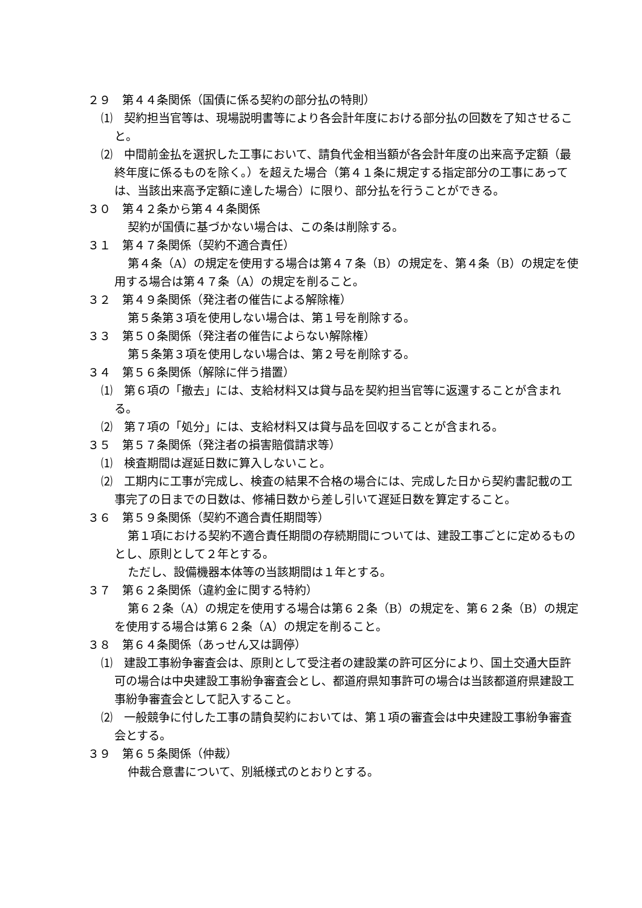２９　第４４条関係（国債に係る契約の部分払の特則）
⑴　契約担当官等は、現場説明書等により各会計年度における部分払の回数を了知させること。
⑵　中間前金払を選択した工事において、請負代金相当額が各会計年度の出来高予定額（最終年度に係るものを除く。）を超えた場合（第４１条に規定する指定部分の工事にあっては、当該出来高予定額に達した場合）に限り、部分払を行うことができる。
３０　第４２条から第４４条関係
契約が国債に基づかない場合は、この条は削除する。
３１　第４７条関係（契約不適合責任）
第４条（A）の規定を使用する場合は第４７条（B）の規定を、第４条（B）の規定を使用する場合は第４７条（A）の規定を削ること。
３２　第４９条関係（発注者の催告による解除権）
第５条第３項を使用しない場合は、第１号を削除する。
３３　第５０条関係（発注者の催告によらない解除権）
第５条第３項を使用しない場合は、第２号を削除する。
３４　第５６条関係（解除に伴う措置）
⑴　第６項の「撤去」には、支給材料又は貸与品を契約担当官等に返還することが含まれる。
⑵　第７項の「処分」には、支給材料又は貸与品を回収することが含まれる。
３５　第５７条関係（発注者の損害賠償請求等）
⑴　検査期間は遅延日数に算入しないこと。
⑵　工期内に工事が完成し、検査の結果不合格の場合には、完成した日から契約書記載の工事完了の日までの日数は、修補日数から差し引いて遅延日数を算定すること。
３６　第５９条関係（契約不適合責任期間等）
第１項における契約不適合責任期間の存続期間については、建設工事ごとに定めるものとし、原則として２年とする。
ただし、設備機器本体等の当該期間は１年とする。
３７　第６２条関係（違約金に関する特約）
第６２条（A）の規定を使用する場合は第６２条（B）の規定を、第６２条（B）の規定を使用する場合は第６２条（A）の規定を削ること。
３８　第６４条関係（あっせん又は調停）
⑴　建設工事紛争審査会は、原則として受注者の建設業の許可区分により、国土交通大臣許可の場合は中央建設工事紛争審査会とし、都道府県知事許可の場合は当該都道府県建設工事紛争審査会として記入すること。
⑵　一般競争に付した工事の請負契約においては、第１項の審査会は中央建設工事紛争審査会とする。
３９　第６５条関係（仲裁）
仲裁合意書について、別紙様式のとおりとする。